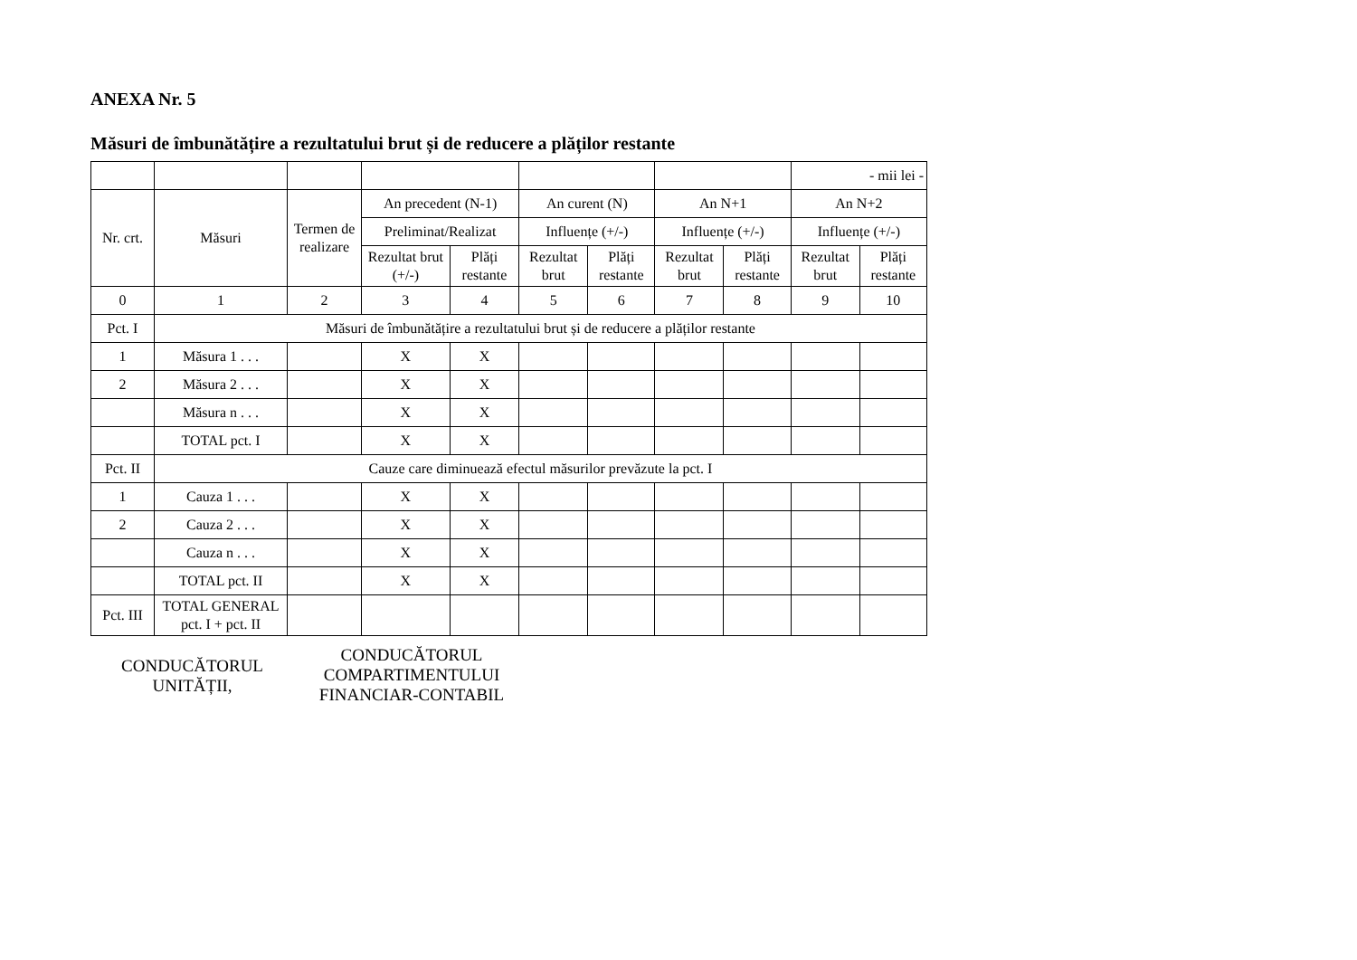ANEXA Nr. 5
Măsuri de îmbunătățire a rezultatului brut și de reducere a plăților restante
| | | | | | | | | | - mii lei - | |
| Nr. crt. | Măsuri | Termen de realizare | An precedent (N-1) | | An curent (N) | | An N+1 | | An N+2 | |
| | | | Preliminat/Realizat | | Influențe (+/-) | | Influențe (+/-) | | Influențe (+/-) | |
| | | | Rezultat brut (+/-) | Plăți restante | Rezultat brut | Plăți restante | Rezultat brut | Plăți restante | Rezultat brut | Plăți restante |
| 0 | 1 | 2 | 3 | 4 | 5 | 6 | 7 | 8 | 9 | 10 |
| Pct. I | Măsuri de îmbunătățire a rezultatului brut și de reducere a plăților restante | | | | | | | | | |
| 1 | Măsura 1 . . . | | X | X | | | | | | |
| 2 | Măsura 2 . . . | | X | X | | | | | | |
| | Măsura n . . . | | X | X | | | | | | |
| | TOTAL pct. I | | X | X | | | | | | |
| Pct. II | Cauze care diminuează efectul măsurilor prevăzute la pct. I | | | | | | | | | |
| 1 | Cauza 1 . . . | | X | X | | | | | | |
| 2 | Cauza 2 . . . | | X | X | | | | | | |
| | Cauza n . . . | | X | X | | | | | | |
| | TOTAL pct. II | | X | X | | | | | | |
| Pct. III | TOTAL GENERAL pct. I + pct. II | | | | | | | | | |
CONDUCĂTORUL
UNITĂȚII,
CONDUCĂTORUL
COMPARTIMENTULUI
FINANCIAR-CONTABIL